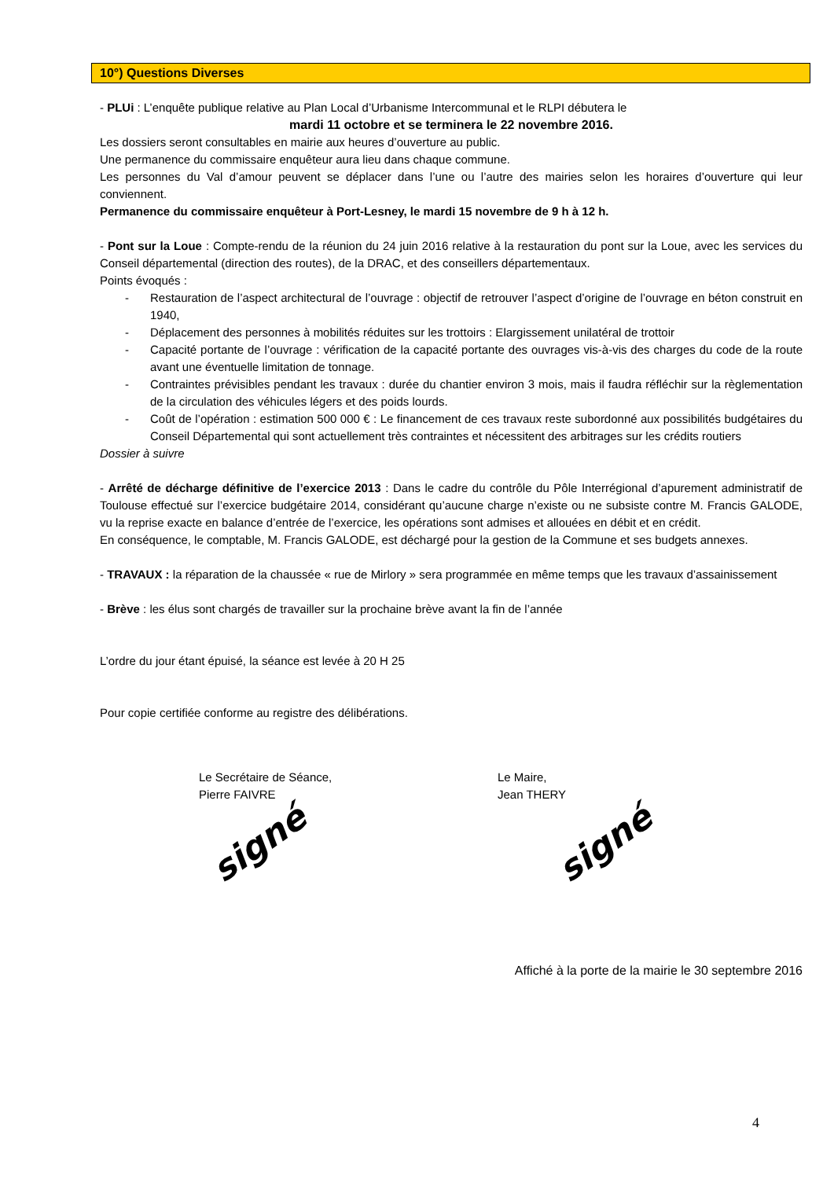10°) Questions Diverses
- PLUi : L’enquête publique relative au Plan Local d’Urbanisme Intercommunal et le RLPI débutera le
mardi 11 octobre et se terminera le 22 novembre 2016.
Les dossiers seront consultables en mairie aux heures d’ouverture au public.
Une permanence du commissaire enquêteur aura lieu dans chaque commune.
Les personnes du Val d’amour peuvent se déplacer dans l’une ou l’autre des mairies selon les horaires d’ouverture qui leur conviennent.
Permanence du commissaire enquêteur à Port-Lesney, le mardi 15 novembre de 9 h à 12 h.
- Pont sur la Loue : Compte-rendu de la réunion du 24 juin 2016 relative à la restauration du pont sur la Loue, avec les services du Conseil départemental (direction des routes), de la DRAC, et des conseillers départementaux.
Points évoqués :
- Restauration de l’aspect architectural de l’ouvrage : objectif de retrouver l’aspect d’origine de l’ouvrage en béton construit en 1940,
- Déplacement des personnes à mobilités réduites sur les trottoirs : Elargissement unilatéral de trottoir
- Capacité portante de l’ouvrage : vérification de la capacité portante des ouvrages vis-à-vis des charges du code de la route avant une éventuelle limitation de tonnage.
- Contraintes prévisibles pendant les travaux : durée du chantier environ 3 mois, mais il faudra réfléchir sur la règlementation de la circulation des véhicules légers et des poids lourds.
- Coût de l’opération : estimation 500 000 € : Le financement de ces travaux reste subordonné aux possibilités budgétaires du Conseil Départemental qui sont actuellement très contraintes et nécessitent des arbitrages sur les crédits routiers
Dossier à suivre
- Arrêté de décharge définitive de l’exercice 2013 : Dans le cadre du contrôle du Pôle Interrégional d’apurement administratif de Toulouse effectué sur l’exercice budgétaire 2014, considérant qu’aucune charge n’existe ou ne subsiste contre M. Francis GALODE, vu la reprise exacte en balance d’entrée de l’exercice, les opérations sont admises et allouées en débit et en crédit.
En conséquence, le comptable, M. Francis GALODE, est déchargé pour la gestion de la Commune et ses budgets annexes.
- TRAVAUX : la réparation de la chaussée « rue de Mirlory » sera programmée en même temps que les travaux d’assainissement
- Brève : les élus sont chargés de travailler sur la prochaine brève avant la fin de l’année
L’ordre du jour étant épuisé, la séance est levée à 20 H 25
Pour copie certifiée conforme au registre des délibérations.
Le Secrétaire de Séance,
Pierre FAIVRE
signé
Le Maire,
Jean THERY
signé
Affiché à la porte de la mairie le 30 septembre 2016
4